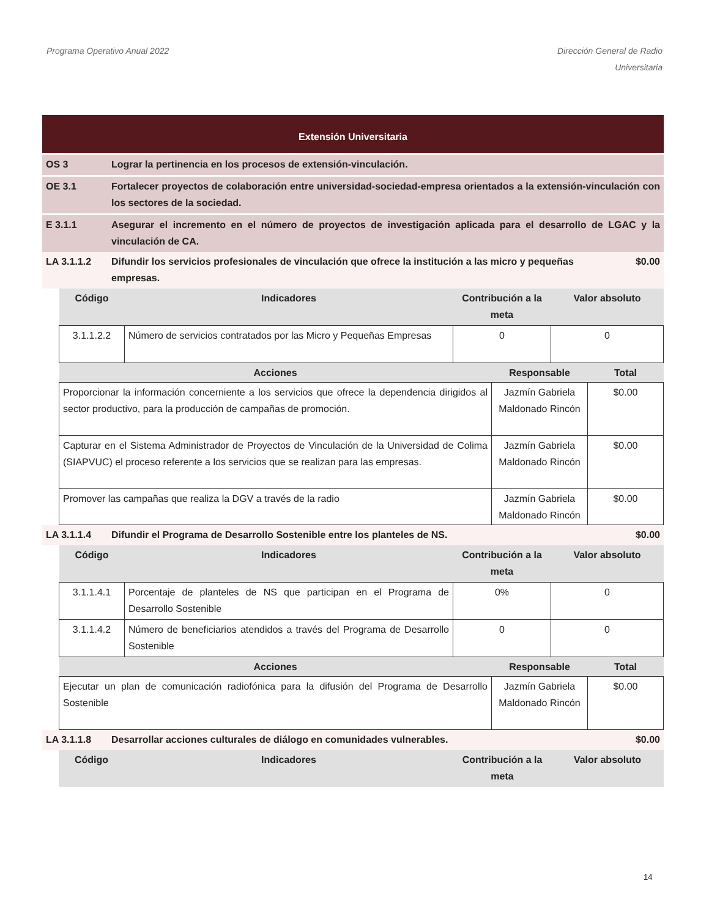Programa Operativo Anual 2022 Dirección General de Radio
Universitaria
Extensión Universitaria
OS 3 Lograr la pertinencia en los procesos de extensión-vinculación.
OE 3.1 Fortalecer proyectos de colaboración entre universidad-sociedad-empresa orientados a la extensión-vinculación con los sectores de la sociedad.
E 3.1.1 Asegurar el incremento en el número de proyectos de investigación aplicada para el desarrollo de LGAC y la vinculación de CA.
LA 3.1.1.2 Difundir los servicios profesionales de vinculación que ofrece la institución a las micro y pequeñas empresas.
$0.00
| Código | Indicadores | Contribución a la meta | Valor absoluto |
| --- | --- | --- | --- |
| 3.1.1.2.2 | Número de servicios contratados por las Micro y Pequeñas Empresas | 0 | 0 |
| Acciones | Responsable | Total |
| --- | --- | --- |
| Proporcionar la información concerniente a los servicios que ofrece la dependencia dirigidos al sector productivo, para la producción de campañas de promoción. | Jazmín Gabriela Maldonado Rincón | $0.00 |
| Capturar en el Sistema Administrador de Proyectos de Vinculación de la Universidad de Colima (SIAPVUC) el proceso referente a los servicios que se realizan para las empresas. | Jazmín Gabriela Maldonado Rincón | $0.00 |
| Promover las campañas que realiza la DGV a través de la radio | Jazmín Gabriela Maldonado Rincón | $0.00 |
LA 3.1.1.4 Difundir el Programa de Desarrollo Sostenible entre los planteles de NS.
$0.00
| Código | Indicadores | Contribución a la meta | Valor absoluto |
| --- | --- | --- | --- |
| 3.1.1.4.1 | Porcentaje de planteles de NS que participan en el Programa de Desarrollo Sostenible | 0% | 0 |
| 3.1.1.4.2 | Número de beneficiarios atendidos a través del Programa de Desarrollo Sostenible | 0 | 0 |
| Acciones | Responsable | Total |
| --- | --- | --- |
| Ejecutar un plan de comunicación radiofónica para la difusión del Programa de Desarrollo Sostenible | Jazmín Gabriela Maldonado Rincón | $0.00 |
LA 3.1.1.8 Desarrollar acciones culturales de diálogo en comunidades vulnerables.
$0.00
| Código | Indicadores | Contribución a la meta | Valor absoluto |
| --- | --- | --- | --- |
14